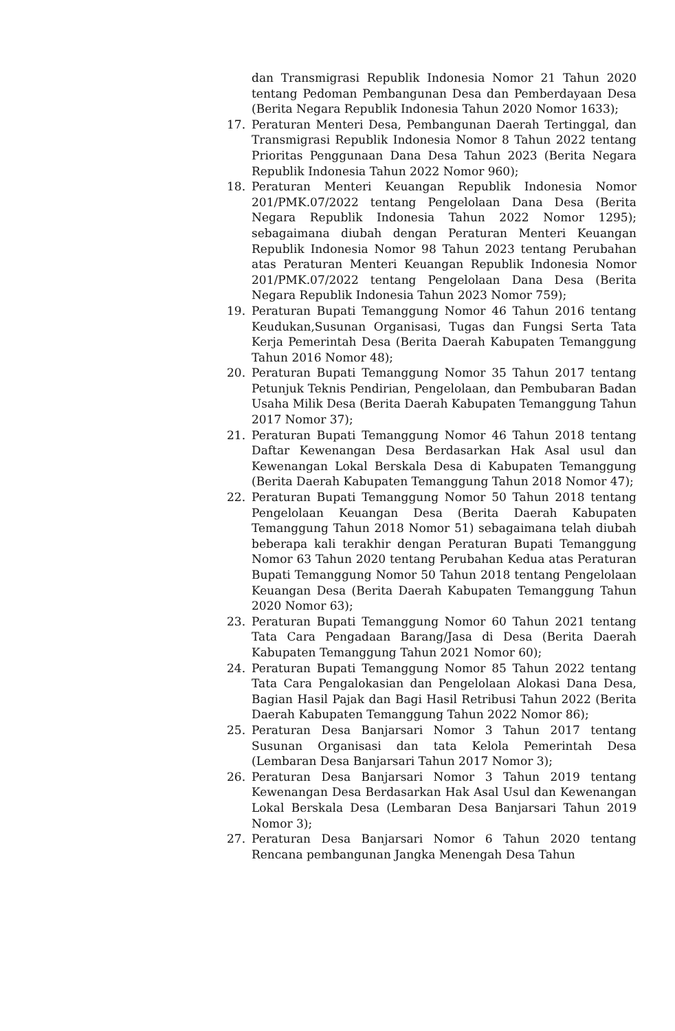dan Transmigrasi Republik Indonesia Nomor 21 Tahun 2020 tentang Pedoman Pembangunan Desa dan Pemberdayaan Desa (Berita Negara Republik Indonesia Tahun 2020 Nomor 1633);
17. Peraturan Menteri Desa, Pembangunan Daerah Tertinggal, dan Transmigrasi Republik Indonesia Nomor 8 Tahun 2022 tentang Prioritas Penggunaan Dana Desa Tahun 2023 (Berita Negara Republik Indonesia Tahun 2022 Nomor 960);
18. Peraturan Menteri Keuangan Republik Indonesia Nomor 201/PMK.07/2022 tentang Pengelolaan Dana Desa (Berita Negara Republik Indonesia Tahun 2022 Nomor 1295); sebagaimana diubah dengan Peraturan Menteri Keuangan Republik Indonesia Nomor 98 Tahun 2023 tentang Perubahan atas Peraturan Menteri Keuangan Republik Indonesia Nomor 201/PMK.07/2022 tentang Pengelolaan Dana Desa (Berita Negara Republik Indonesia Tahun 2023 Nomor 759);
19. Peraturan Bupati Temanggung Nomor 46 Tahun 2016 tentang Keudukan,Susunan Organisasi, Tugas dan Fungsi Serta Tata Kerja Pemerintah Desa (Berita Daerah Kabupaten Temanggung Tahun 2016 Nomor 48);
20. Peraturan Bupati Temanggung Nomor 35 Tahun 2017 tentang Petunjuk Teknis Pendirian, Pengelolaan, dan Pembubaran Badan Usaha Milik Desa (Berita Daerah Kabupaten Temanggung Tahun 2017 Nomor 37);
21. Peraturan Bupati Temanggung Nomor 46 Tahun 2018 tentang Daftar Kewenangan Desa Berdasarkan Hak Asal usul dan Kewenangan Lokal Berskala Desa di Kabupaten Temanggung (Berita Daerah Kabupaten Temanggung Tahun 2018 Nomor 47);
22. Peraturan Bupati Temanggung Nomor 50 Tahun 2018 tentang Pengelolaan Keuangan Desa (Berita Daerah Kabupaten Temanggung Tahun 2018 Nomor 51) sebagaimana telah diubah beberapa kali terakhir dengan Peraturan Bupati Temanggung Nomor 63 Tahun 2020 tentang Perubahan Kedua atas Peraturan Bupati Temanggung Nomor 50 Tahun 2018 tentang Pengelolaan Keuangan Desa (Berita Daerah Kabupaten Temanggung Tahun 2020 Nomor 63);
23. Peraturan Bupati Temanggung Nomor 60 Tahun 2021 tentang Tata Cara Pengadaan Barang/Jasa di Desa (Berita Daerah Kabupaten Temanggung Tahun 2021 Nomor 60);
24. Peraturan Bupati Temanggung Nomor 85 Tahun 2022 tentang Tata Cara Pengalokasian dan Pengelolaan Alokasi Dana Desa, Bagian Hasil Pajak dan Bagi Hasil Retribusi Tahun 2022 (Berita Daerah Kabupaten Temanggung Tahun 2022 Nomor 86);
25. Peraturan Desa Banjarsari Nomor 3 Tahun 2017 tentang Susunan Organisasi dan tata Kelola Pemerintah Desa (Lembaran Desa Banjarsari Tahun 2017 Nomor 3);
26. Peraturan Desa Banjarsari Nomor 3 Tahun 2019 tentang Kewenangan Desa Berdasarkan Hak Asal Usul dan Kewenangan Lokal Berskala Desa (Lembaran Desa Banjarsari Tahun 2019 Nomor 3);
27. Peraturan Desa Banjarsari Nomor 6 Tahun 2020 tentang Rencana pembangunan Jangka Menengah Desa Tahun